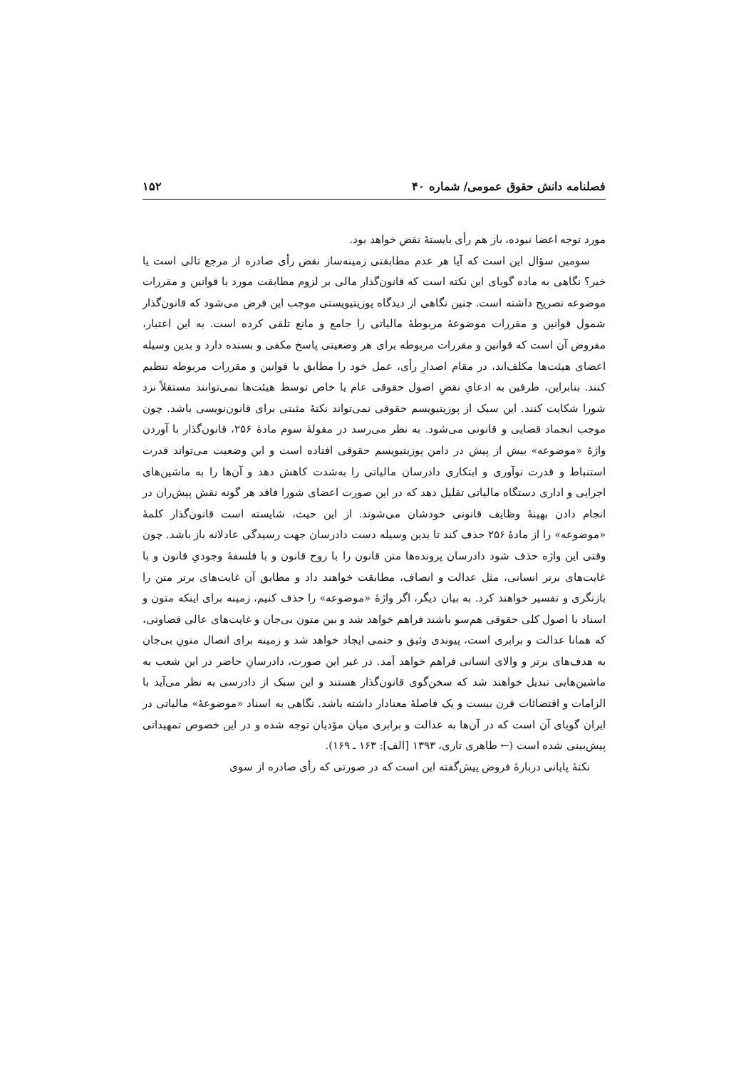فصلنامه دانش حقوق عمومی/ شماره ۴۰ ۱۵۲
مورد توجه اعضا نبوده، باز هم رأی بایستهٔ نقض خواهد بود.
سومین سؤال این است که آیا هر عدم مطابقتی زمینه‌ساز نقض رأی صادره از مرجع تالی است یا خیر؟ نگاهی به ماده گویای این نکته است که قانون‌گذار مالی بر لزوم مطابقت مورد با قوانین و مقررات موضوعه تصریح داشته است. چنین نگاهی از دیدگاه پوزیتیویستی موجب این فرض می‌شود که قانون‌گذار شمول قوانین و مقررات موضوعهٔ مربوطهٔ مالیاتی را جامع و مانع تلقی کرده است. به این اعتبار، مفروض آن است که قوانین و مقررات مربوطه برای هر وضعیتی پاسخ مکفی و بسنده دارد و بدین وسیله اعضای هیئت‌ها مکلف‌اند، در مقام اصدارِ رأی، عمل خود را مطابق با قوانین و مقررات مربوطه تنظیم کنند. بنابراین، طرفین به ادعایِ نقضِ اصول حقوقی عام یا خاص توسط هیئت‌ها نمی‌توانند مستقلاً نزد شورا شکایت کنند. این سبک از پوزیتیویسم حقوقی نمی‌تواند نکتهٔ مثبتی برای قانون‌نویسی باشد. چون موجب انجماد قضایی و قانونی می‌شود. به نظر می‌رسد در مقولهٔ سوم مادهٔ ۲۵۶، قانون‌گذار با آوردن واژهٔ «موضوعه» بیش از پیش در دامن پوزیتیویسم حقوقی افتاده است و این وضعیت می‌تواند قدرت استنباط و قدرت نوآوری و ابتکاری دادرسان مالیاتی را به‌شدت کاهش دهد و آن‌ها را به ماشین‌های اجرایی و اداری دستگاه مالیاتی تقلیل دهد که در این صورت اعضای شورا فاقد هر گونه نقش پیش‌ران در انجام دادن بهینهٔ وظایف قانونی خودشان می‌شوند. از این حیث، شایسته است قانون‌گذار کلمهٔ «موضوعه» را از مادهٔ ۲۵۶ حذف کند تا بدین وسیله دست دادرسان جهت رسیدگی عادلانه باز باشد. چون وقتی این واژه حذف شود دادرسان پرونده‌ها متن قانون را با روح قانون و با فلسفهٔ وجودیِ قانون و با غایت‌های برتر انسانی، مثل عدالت و انصاف، مطابقت خواهند داد و مطابق آن غایت‌های برتر متن را بازنگری و تفسیر خواهند کرد. به بیان دیگر، اگر واژهٔ «موضوعه» را حذف کنیم، زمینه برای اینکه متون و اسناد با اصول کلی حقوقی هم‌سو باشند فراهم خواهد شد و بین متون بی‌جان و غایت‌های عالی قضاوتی، که همانا عدالت و برابری است، پیوندی وثیق و حتمی ایجاد خواهد شد و زمینه برای اتصال متونِ بی‌جان به هدف‌های برتر و والای انسانی فراهم خواهد آمد. در غیر این صورت، دادرسانِ حاضر در این شعب به ماشین‌هایی تبدیل خواهند شد که سخن‌گوی قانون‌گذار هستند و این سبک از دادرسی به نظر می‌آید با الزامات و اقتضائات قرن بیست و یک فاصلهٔ معنادار داشته باشد. نگاهی به اسناد «موضوعهٔ» مالیاتی در ایران گویای آن است که در آن‌ها به عدالت و برابری میان مؤدیان توجه شده و در این خصوص تمهیداتی پیش‌بینی شده است (← طاهری تاری، ۱۳۹۳ [الف]: ۱۶۳ ـ ۱۶۹).
نکتهٔ پایانی دربارهٔ فروض پیش‌گفته این است که در صورتی که رأی صادره از سوی